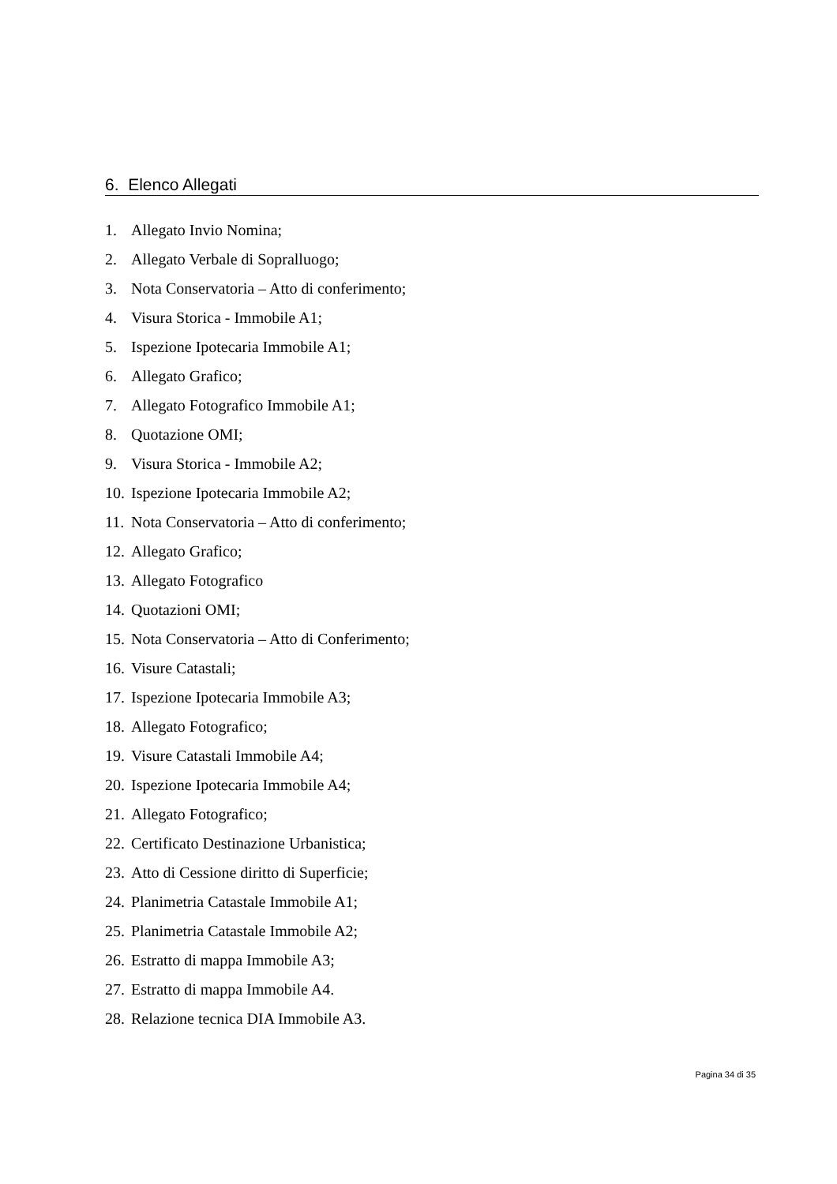6. Elenco Allegati
1. Allegato Invio Nomina;
2. Allegato Verbale di Sopralluogo;
3. Nota Conservatoria – Atto di conferimento;
4. Visura Storica - Immobile A1;
5. Ispezione Ipotecaria Immobile A1;
6. Allegato Grafico;
7. Allegato Fotografico Immobile A1;
8. Quotazione OMI;
9. Visura Storica - Immobile A2;
10. Ispezione Ipotecaria Immobile A2;
11. Nota Conservatoria – Atto di conferimento;
12. Allegato Grafico;
13. Allegato Fotografico
14. Quotazioni OMI;
15. Nota Conservatoria – Atto di Conferimento;
16. Visure Catastali;
17. Ispezione Ipotecaria Immobile A3;
18. Allegato Fotografico;
19. Visure Catastali Immobile A4;
20. Ispezione Ipotecaria Immobile A4;
21. Allegato Fotografico;
22. Certificato Destinazione Urbanistica;
23. Atto di Cessione diritto di Superficie;
24. Planimetria Catastale Immobile A1;
25. Planimetria Catastale Immobile A2;
26. Estratto di mappa Immobile A3;
27. Estratto di mappa Immobile A4.
28. Relazione tecnica DIA Immobile A3.
Pagina 34 di 35